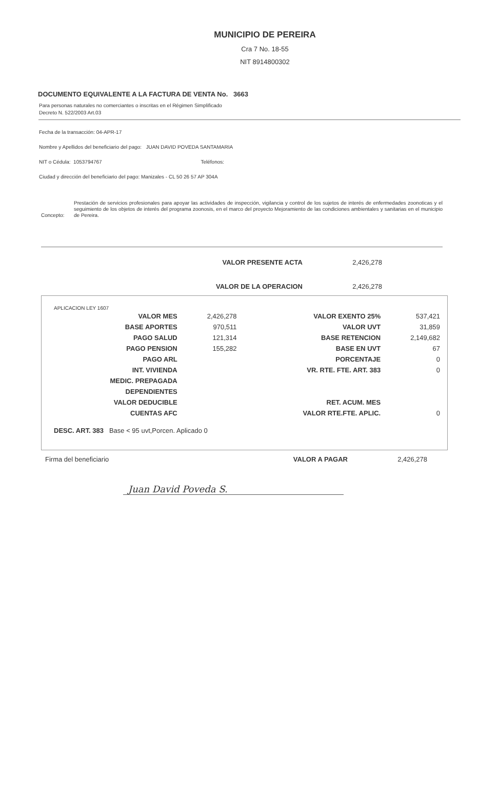MUNICIPIO DE PEREIRA
Cra 7 No. 18-55
NIT 8914800302
DOCUMENTO EQUIVALENTE A LA FACTURA DE VENTA No. 3663
Para personas naturales no comerciantes o inscritas en el Régimen Simplificado
Decreto N. 522/2003 Art.03
Fecha de la transacción: 04-APR-17
Nombre y Apellidos del beneficiario del pago: JUAN DAVID POVEDA SANTAMARIA
NIT o Cédula: 1053794767 Teléfonos:
Ciudad y dirección del beneficiario del pago: Manizales - CL 50 26 57 AP 304A
Concepto: Prestación de servicios profesionales para apoyar las actividades de inspección, vigilancia y control de los sujetos de interés de enfermedades zoonoticas y el seguimiento de los objetos de interés del programa zoonosis, en el marco del proyecto Mejoramiento de las condiciones ambientales y sanitarias en el municipio de Pereira.
VALOR PRESENTE ACTA 2,426,278
VALOR DE LA OPERACION 2,426,278
APLICACION LEY 1607
| VALOR MES | 2,426,278 | VALOR EXENTO 25% | 537,421 |
| BASE APORTES | 970,511 | VALOR UVT | 31,859 |
| PAGO SALUD | 121,314 | BASE RETENCION | 2,149,682 |
| PAGO PENSION | 155,282 | BASE EN UVT | 67 |
| PAGO ARL | | PORCENTAJE | 0 |
| INT. VIVIENDA | | VR. RTE. FTE. ART. 383 | 0 |
| MEDIC. PREPAGADA | | | |
| DEPENDIENTES | | | |
| VALOR DEDUCIBLE | | RET. ACUM. MES | |
| CUENTAS AFC | | VALOR RTE.FTE. APLIC. | 0 |
DESC. ART. 383 Base < 95 uvt,Porcen. Aplicado 0
Firma del beneficiario VALOR A PAGAR 2,426,278
Juan David Poveda S.